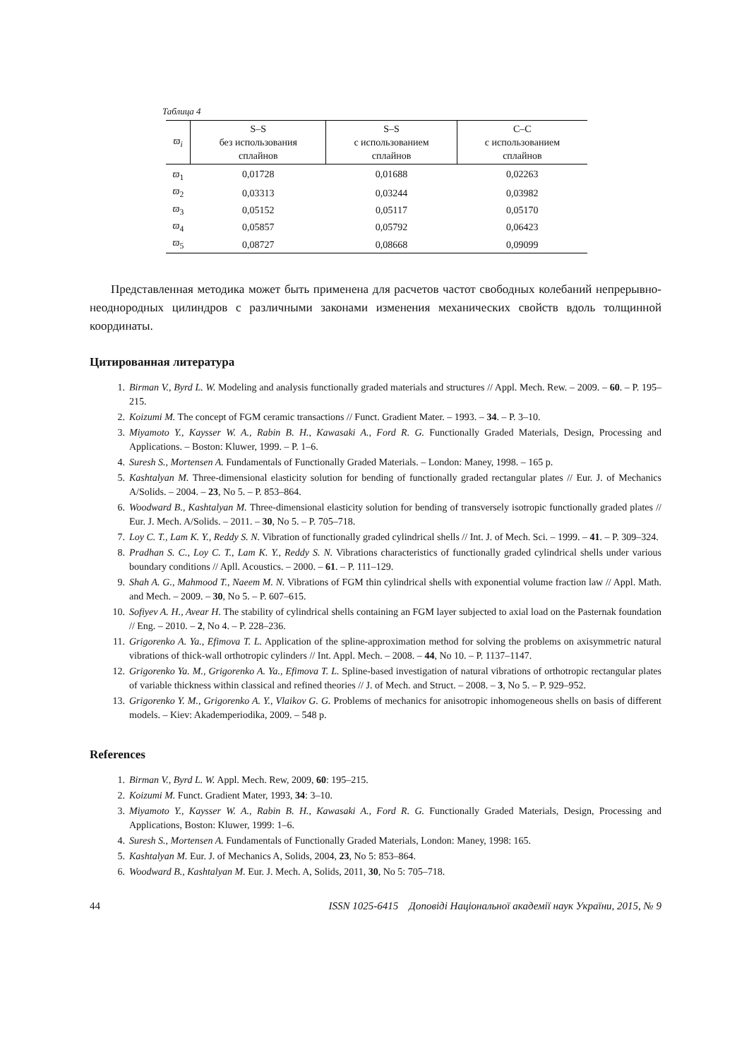Таблица 4
| ϖ<sub>i</sub> | S–S без использования сплайнов | S–S с использованием сплайнов | C–C с использованием сплайнов |
| --- | --- | --- | --- |
| ϖ<sub>1</sub> | 0,01728 | 0,01688 | 0,02263 |
| ϖ<sub>2</sub> | 0,03313 | 0,03244 | 0,03982 |
| ϖ<sub>3</sub> | 0,05152 | 0,05117 | 0,05170 |
| ϖ<sub>4</sub> | 0,05857 | 0,05792 | 0,06423 |
| ϖ<sub>5</sub> | 0,08727 | 0,08668 | 0,09099 |
Представленная методика может быть применена для расчетов частот свободных колебаний непрерывно-неоднородных цилиндров с различными законами изменения механических свойств вдоль толщинной координаты.
Цитированная литература
1. Birman V., Byrd L. W. Modeling and analysis functionally graded materials and structures // Appl. Mech. Rew. – 2009. – 60. – P. 195–215.
2. Koizumi M. The concept of FGM ceramic transactions // Funct. Gradient Mater. – 1993. – 34. – P. 3–10.
3. Miyamoto Y., Kaysser W. A., Rabin B. H., Kawasaki A., Ford R. G. Functionally Graded Materials, Design, Processing and Applications. – Boston: Kluwer, 1999. – P. 1–6.
4. Suresh S., Mortensen A. Fundamentals of Functionally Graded Materials. – London: Maney, 1998. – 165 p.
5. Kashtalyan M. Three-dimensional elasticity solution for bending of functionally graded rectangular plates // Eur. J. of Mechanics A/Solids. – 2004. – 23, No 5. – P. 853–864.
6. Woodward B., Kashtalyan M. Three-dimensional elasticity solution for bending of transversely isotropic functionally graded plates // Eur. J. Mech. A/Solids. – 2011. – 30, No 5. – P. 705–718.
7. Loy C. T., Lam K. Y., Reddy S. N. Vibration of functionally graded cylindrical shells // Int. J. of Mech. Sci. – 1999. – 41. – P. 309–324.
8. Pradhan S. C., Loy C. T., Lam K. Y., Reddy S. N. Vibrations characteristics of functionally graded cylindrical shells under various boundary conditions // Apll. Acoustics. – 2000. – 61. – P. 111–129.
9. Shah A. G., Mahmood T., Naeem M. N. Vibrations of FGM thin cylindrical shells with exponential volume fraction law // Appl. Math. and Mech. – 2009. – 30, No 5. – P. 607–615.
10. Sofiyev A. H., Avear H. The stability of cylindrical shells containing an FGM layer subjected to axial load on the Pasternak foundation // Eng. – 2010. – 2, No 4. – P. 228–236.
11. Grigorenko A. Ya., Efimova T. L. Application of the spline-approximation method for solving the problems on axisymmetric natural vibrations of thick-wall orthotropic cylinders // Int. Appl. Mech. – 2008. – 44, No 10. – P. 1137–1147.
12. Grigorenko Ya. M., Grigorenko A. Ya., Efimova T. L. Spline-based investigation of natural vibrations of orthotropic rectangular plates of variable thickness within classical and refined theories // J. of Mech. and Struct. – 2008. – 3, No 5. – P. 929–952.
13. Grigorenko Y. M., Grigorenko A. Y., Vlaikov G. G. Problems of mechanics for anisotropic inhomogeneous shells on basis of different models. – Kiev: Akademperiodika, 2009. – 548 p.
References
1. Birman V., Byrd L. W. Appl. Mech. Rew, 2009, 60: 195–215.
2. Koizumi M. Funct. Gradient Mater, 1993, 34: 3–10.
3. Miyamoto Y., Kaysser W. A., Rabin B. H., Kawasaki A., Ford R. G. Functionally Graded Materials, Design, Processing and Applications, Boston: Kluwer, 1999: 1–6.
4. Suresh S., Mortensen A. Fundamentals of Functionally Graded Materials, London: Maney, 1998: 165.
5. Kashtalyan M. Eur. J. of Mechanics A, Solids, 2004, 23, No 5: 853–864.
6. Woodward B., Kashtalyan M. Eur. J. Mech. A, Solids, 2011, 30, No 5: 705–718.
44 ISSN 1025-6415 Доповіді Національної академії наук України, 2015, № 9